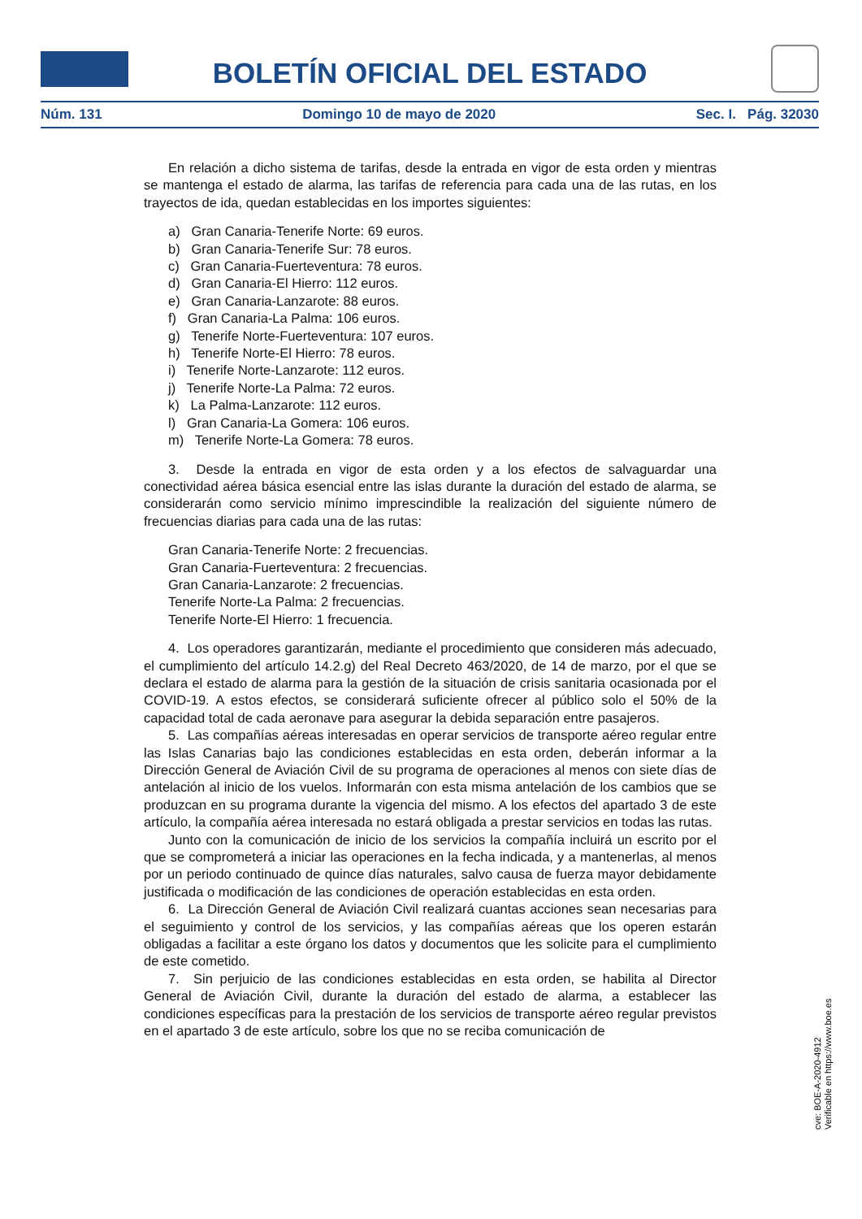BOLETÍN OFICIAL DEL ESTADO
Núm. 131 Domingo 10 de mayo de 2020 Sec. I. Pág. 32030
En relación a dicho sistema de tarifas, desde la entrada en vigor de esta orden y mientras se mantenga el estado de alarma, las tarifas de referencia para cada una de las rutas, en los trayectos de ida, quedan establecidas en los importes siguientes:
a) Gran Canaria-Tenerife Norte: 69 euros.
b) Gran Canaria-Tenerife Sur: 78 euros.
c) Gran Canaria-Fuerteventura: 78 euros.
d) Gran Canaria-El Hierro: 112 euros.
e) Gran Canaria-Lanzarote: 88 euros.
f) Gran Canaria-La Palma: 106 euros.
g) Tenerife Norte-Fuerteventura: 107 euros.
h) Tenerife Norte-El Hierro: 78 euros.
i) Tenerife Norte-Lanzarote: 112 euros.
j) Tenerife Norte-La Palma: 72 euros.
k) La Palma-Lanzarote: 112 euros.
l) Gran Canaria-La Gomera: 106 euros.
m) Tenerife Norte-La Gomera: 78 euros.
3. Desde la entrada en vigor de esta orden y a los efectos de salvaguardar una conectividad aérea básica esencial entre las islas durante la duración del estado de alarma, se considerarán como servicio mínimo imprescindible la realización del siguiente número de frecuencias diarias para cada una de las rutas:
Gran Canaria-Tenerife Norte: 2 frecuencias.
Gran Canaria-Fuerteventura: 2 frecuencias.
Gran Canaria-Lanzarote: 2 frecuencias.
Tenerife Norte-La Palma: 2 frecuencias.
Tenerife Norte-El Hierro: 1 frecuencia.
4. Los operadores garantizarán, mediante el procedimiento que consideren más adecuado, el cumplimiento del artículo 14.2.g) del Real Decreto 463/2020, de 14 de marzo, por el que se declara el estado de alarma para la gestión de la situación de crisis sanitaria ocasionada por el COVID-19. A estos efectos, se considerará suficiente ofrecer al público solo el 50% de la capacidad total de cada aeronave para asegurar la debida separación entre pasajeros.
5. Las compañías aéreas interesadas en operar servicios de transporte aéreo regular entre las Islas Canarias bajo las condiciones establecidas en esta orden, deberán informar a la Dirección General de Aviación Civil de su programa de operaciones al menos con siete días de antelación al inicio de los vuelos. Informarán con esta misma antelación de los cambios que se produzcan en su programa durante la vigencia del mismo. A los efectos del apartado 3 de este artículo, la compañía aérea interesada no estará obligada a prestar servicios en todas las rutas.
Junto con la comunicación de inicio de los servicios la compañía incluirá un escrito por el que se comprometerá a iniciar las operaciones en la fecha indicada, y a mantenerlas, al menos por un periodo continuado de quince días naturales, salvo causa de fuerza mayor debidamente justificada o modificación de las condiciones de operación establecidas en esta orden.
6. La Dirección General de Aviación Civil realizará cuantas acciones sean necesarias para el seguimiento y control de los servicios, y las compañías aéreas que los operen estarán obligadas a facilitar a este órgano los datos y documentos que les solicite para el cumplimiento de este cometido.
7. Sin perjuicio de las condiciones establecidas en esta orden, se habilita al Director General de Aviación Civil, durante la duración del estado de alarma, a establecer las condiciones específicas para la prestación de los servicios de transporte aéreo regular previstos en el apartado 3 de este artículo, sobre los que no se reciba comunicación de
cve: BOE-A-2020-4912
Verificable en https://www.boe.es